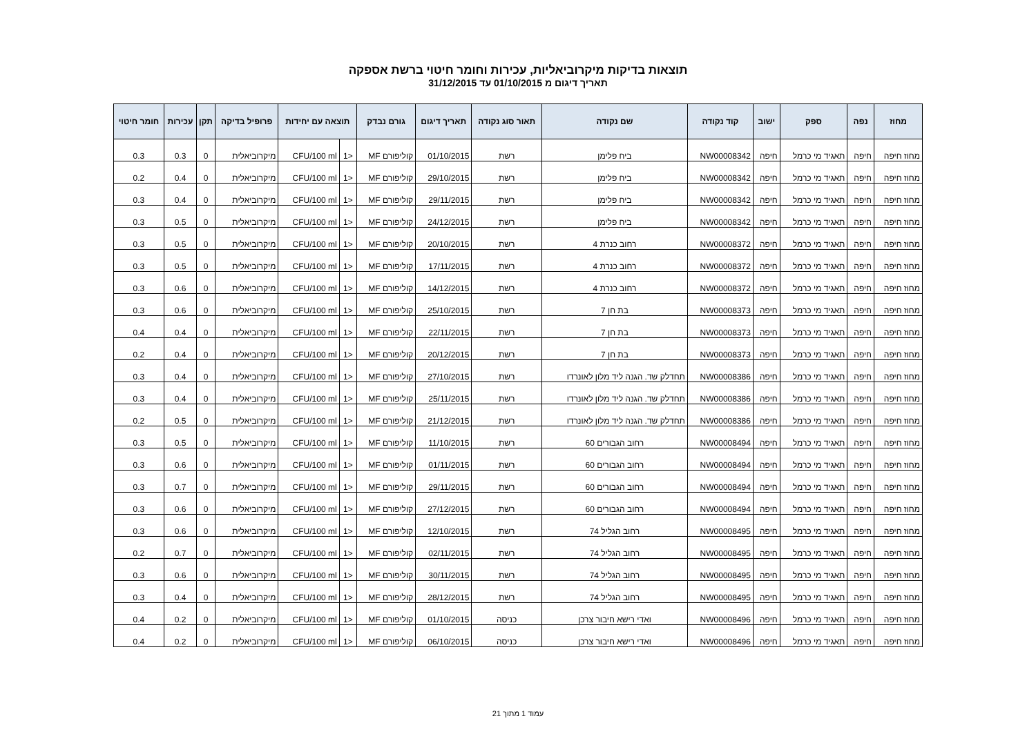תוצאות בדיקות מיקרוביאליות, עכירות וחומר חיטוי ברשת אספקה
תאריך דיגום מ 01/10/2015 עד 31/12/2015
| מחוז | נפה | ספק | ישוב | קוד נקודה | שם נקודה | תאור סוג נקודה | תאריך דיגום | גורם נבדק | תוצאה עם יחידות | | פרופיל בדיקה | תקן | עכירות | חומר חיטוי |
| --- | --- | --- | --- | --- | --- | --- | --- | --- | --- | --- | --- | --- | --- | --- |
| מחוז חיפה | חיפה | תאגיד מי כרמל | חיפה | NW00008342 | ביח פלימן | רשת | 01/10/2015 | קוליפורם MF | <1 | CFU/100 ml | מיקרוביאלית | 0 | 0.3 | 0.3 |
| מחוז חיפה | חיפה | תאגיד מי כרמל | חיפה | NW00008342 | ביח פלימן | רשת | 29/10/2015 | קוליפורם MF | <1 | CFU/100 ml | מיקרוביאלית | 0 | 0.4 | 0.2 |
| מחוז חיפה | חיפה | תאגיד מי כרמל | חיפה | NW00008342 | ביח פלימן | רשת | 29/11/2015 | קוליפורם MF | <1 | CFU/100 ml | מיקרוביאלית | 0 | 0.4 | 0.3 |
| מחוז חיפה | חיפה | תאגיד מי כרמל | חיפה | NW00008342 | ביח פלימן | רשת | 24/12/2015 | קוליפורם MF | <1 | CFU/100 ml | מיקרוביאלית | 0 | 0.5 | 0.3 |
| מחוז חיפה | חיפה | תאגיד מי כרמל | חיפה | NW00008372 | רחוב כנרת 4 | רשת | 20/10/2015 | קוליפורם MF | <1 | CFU/100 ml | מיקרוביאלית | 0 | 0.5 | 0.3 |
| מחוז חיפה | חיפה | תאגיד מי כרמל | חיפה | NW00008372 | רחוב כנרת 4 | רשת | 17/11/2015 | קוליפורם MF | <1 | CFU/100 ml | מיקרוביאלית | 0 | 0.5 | 0.3 |
| מחוז חיפה | חיפה | תאגיד מי כרמל | חיפה | NW00008372 | רחוב כנרת 4 | רשת | 14/12/2015 | קוליפורם MF | <1 | CFU/100 ml | מיקרוביאלית | 0 | 0.6 | 0.3 |
| מחוז חיפה | חיפה | תאגיד מי כרמל | חיפה | NW00008373 | בת חן 7 | רשת | 25/10/2015 | קוליפורם MF | <1 | CFU/100 ml | מיקרוביאלית | 0 | 0.6 | 0.3 |
| מחוז חיפה | חיפה | תאגיד מי כרמל | חיפה | NW00008373 | בת חן 7 | רשת | 22/11/2015 | קוליפורם MF | <1 | CFU/100 ml | מיקרוביאלית | 0 | 0.4 | 0.4 |
| מחוז חיפה | חיפה | תאגיד מי כרמל | חיפה | NW00008373 | בת חן 7 | רשת | 20/12/2015 | קוליפורם MF | <1 | CFU/100 ml | מיקרוביאלית | 0 | 0.4 | 0.2 |
| מחוז חיפה | חיפה | תאגיד מי כרמל | חיפה | NW00008386 | תחדלק שד. הגנה ליד מלון לאונרדו | רשת | 27/10/2015 | קוליפורם MF | <1 | CFU/100 ml | מיקרוביאלית | 0 | 0.4 | 0.3 |
| מחוז חיפה | חיפה | תאגיד מי כרמל | חיפה | NW00008386 | תחדלק שד. הגנה ליד מלון לאונרדו | רשת | 25/11/2015 | קוליפורם MF | <1 | CFU/100 ml | מיקרוביאלית | 0 | 0.4 | 0.3 |
| מחוז חיפה | חיפה | תאגיד מי כרמל | חיפה | NW00008386 | תחדלק שד. הגנה ליד מלון לאונרדו | רשת | 21/12/2015 | קוליפורם MF | <1 | CFU/100 ml | מיקרוביאלית | 0 | 0.5 | 0.2 |
| מחוז חיפה | חיפה | תאגיד מי כרמל | חיפה | NW00008494 | רחוב הגבורים 60 | רשת | 11/10/2015 | קוליפורם MF | <1 | CFU/100 ml | מיקרוביאלית | 0 | 0.5 | 0.3 |
| מחוז חיפה | חיפה | תאגיד מי כרמל | חיפה | NW00008494 | רחוב הגבורים 60 | רשת | 01/11/2015 | קוליפורם MF | <1 | CFU/100 ml | מיקרוביאלית | 0 | 0.6 | 0.3 |
| מחוז חיפה | חיפה | תאגיד מי כרמל | חיפה | NW00008494 | רחוב הגבורים 60 | רשת | 29/11/2015 | קוליפורם MF | <1 | CFU/100 ml | מיקרוביאלית | 0 | 0.7 | 0.3 |
| מחוז חיפה | חיפה | תאגיד מי כרמל | חיפה | NW00008494 | רחוב הגבורים 60 | רשת | 27/12/2015 | קוליפורם MF | <1 | CFU/100 ml | מיקרוביאלית | 0 | 0.6 | 0.3 |
| מחוז חיפה | חיפה | תאגיד מי כרמל | חיפה | NW00008495 | רחוב הגליל 74 | רשת | 12/10/2015 | קוליפורם MF | <1 | CFU/100 ml | מיקרוביאלית | 0 | 0.6 | 0.3 |
| מחוז חיפה | חיפה | תאגיד מי כרמל | חיפה | NW00008495 | רחוב הגליל 74 | רשת | 02/11/2015 | קוליפורם MF | <1 | CFU/100 ml | מיקרוביאלית | 0 | 0.7 | 0.2 |
| מחוז חיפה | חיפה | תאגיד מי כרמל | חיפה | NW00008495 | רחוב הגליל 74 | רשת | 30/11/2015 | קוליפורם MF | <1 | CFU/100 ml | מיקרוביאלית | 0 | 0.6 | 0.3 |
| מחוז חיפה | חיפה | תאגיד מי כרמל | חיפה | NW00008495 | רחוב הגליל 74 | רשת | 28/12/2015 | קוליפורם MF | <1 | CFU/100 ml | מיקרוביאלית | 0 | 0.4 | 0.3 |
| מחוז חיפה | חיפה | תאגיד מי כרמל | חיפה | NW00008496 | ואדי רישא חיבור צרכן | כניסה | 01/10/2015 | קוליפורם MF | <1 | CFU/100 ml | מיקרוביאלית | 0 | 0.2 | 0.4 |
| מחוז חיפה | חיפה | תאגיד מי כרמל | חיפה | NW00008496 | ואדי רישא חיבור צרכן | כניסה | 06/10/2015 | קוליפורם MF | <1 | CFU/100 ml | מיקרוביאלית | 0 | 0.2 | 0.4 |
עמוד 1 מתוך 21